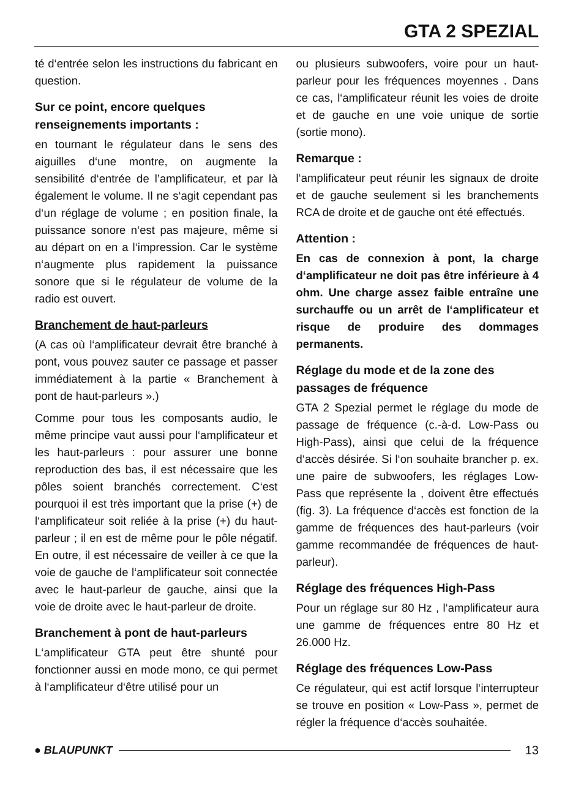GTA 2 SPEZIAL
té d‘entrée selon les instructions du fabricant en question.
Sur ce point, encore quelques renseignements importants :
en tournant le régulateur dans le sens des aiguilles d‘une montre, on augmente la sensibilité d‘entrée de l’amplificateur, et par là également le volume. Il ne s‘agit cependant pas d‘un réglage de volume ; en position finale, la puissance sonore n‘est pas majeure, même si au départ on en a l‘impression. Car le système n‘augmente plus rapidement la puissance sonore que si le régulateur de volume de la radio est ouvert.
Branchement de haut-parleurs
(A cas où l‘amplificateur devrait être branché à pont, vous pouvez sauter ce passage et passer immédiatement à la partie « Branchement à pont de haut-parleurs ».)
Comme pour tous les composants audio, le même principe vaut aussi pour l‘amplificateur et les haut-parleurs : pour assurer une bonne reproduction des bas, il est nécessaire que les pôles soient branchés correctement. C‘est pourquoi il est très important que la prise (+) de l‘amplificateur soit reliée à la prise (+) du haut-parleur ; il en est de même pour le pôle négatif. En outre, il est nécessaire de veiller à ce que la voie de gauche de l‘amplificateur soit connectée avec le haut-parleur de gauche, ainsi que la voie de droite avec le haut-parleur de droite.
Branchement à pont de haut-parleurs
L‘amplificateur GTA peut être shunté pour fonctionner aussi en mode mono, ce qui permet à l‘amplificateur d‘être utilisé pour un
ou plusieurs subwoofers, voire pour un haut-parleur pour les fréquences moyennes . Dans ce cas, l‘amplificateur réunit les voies de droite et de gauche en une voie unique de sortie (sortie mono).
Remarque :
l‘amplificateur peut réunir les signaux de droite et de gauche seulement si les branchements RCA de droite et de gauche ont été effectués.
Attention :
En cas de connexion à pont, la charge d‘amplificateur ne doit pas être inférieure à 4 ohm. Une charge assez faible entraîne une surchauffe ou un arrêt de l‘amplificateur et risque de produire des dommages permanents.
Réglage du mode et de la zone des passages de fréquence
GTA 2 Spezial permet le réglage du mode de passage de fréquence (c.-à-d. Low-Pass ou High-Pass), ainsi que celui de la fréquence d‘accès désirée. Si l‘on souhaite brancher p. ex. une paire de subwoofers, les réglages Low-Pass que représente la , doivent être effectués (fig. 3). La fréquence d‘accès est fonction de la gamme de fréquences des haut-parleurs (voir gamme recommandée de fréquences de haut-parleur).
Réglage des fréquences High-Pass
Pour un réglage sur 80 Hz , l‘amplificateur aura une gamme de fréquences entre 80 Hz et 26.000 Hz.
Réglage des fréquences Low-Pass
Ce régulateur, qui est actif lorsque l‘interrupteur se trouve en position « Low-Pass », permet de régler la fréquence d‘accès souhaitée.
● BLAUPUNKT 13